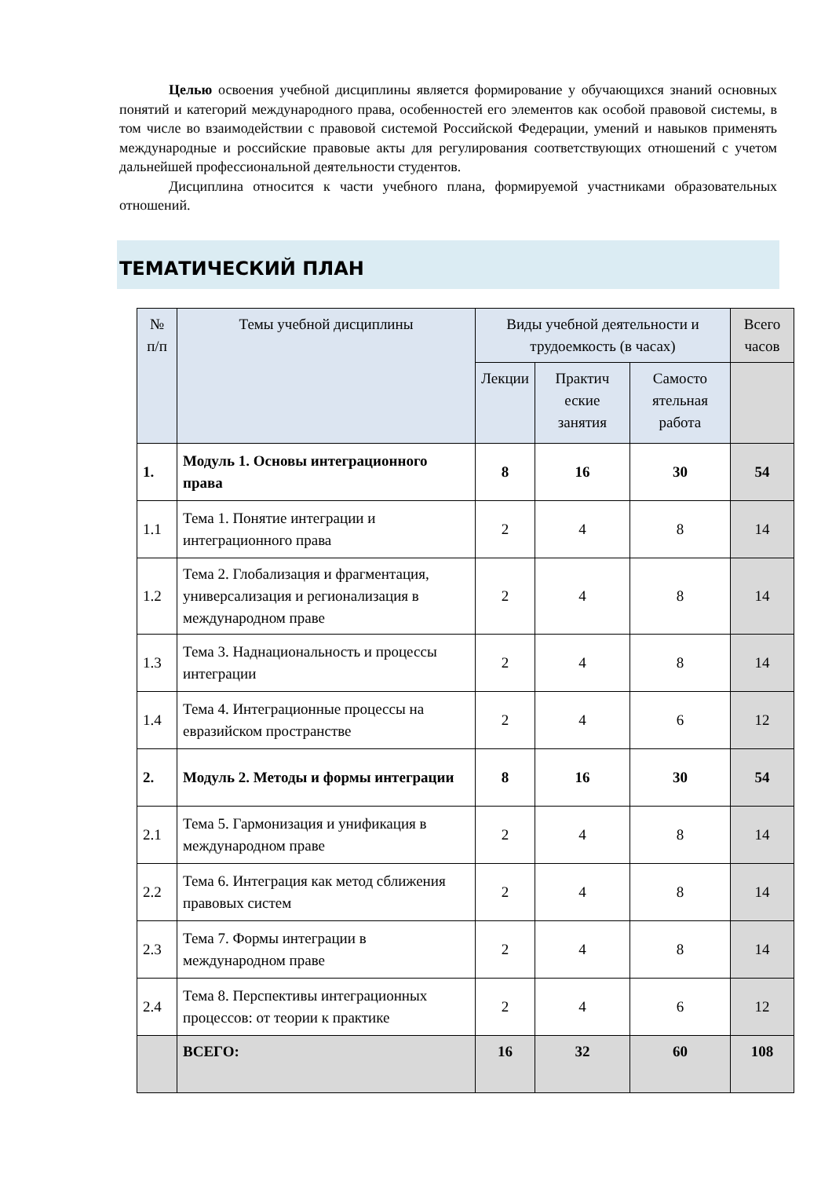Целью освоения учебной дисциплины является формирование у обучающихся знаний основных понятий и категорий международного права, особенностей его элементов как особой правовой системы, в том числе во взаимодействии с правовой системой Российской Федерации, умений и навыков применять международные и российские правовые акты для регулирования соответствующих отношений с учетом дальнейшей профессиональной деятельности студентов.
Дисциплина относится к части учебного плана, формируемой участниками образовательных отношений.
ТЕМАТИЧЕСКИЙ ПЛАН
| № п/п | Темы учебной дисциплины | Виды учебной деятельности и трудоемкость (в часах) | | | Всего часов |
| --- | --- | --- | --- | --- | --- |
| | | Лекции | Практич еские занятия | Самосто ятельная работа | |
| 1. | Модуль 1. Основы интеграционного права | 8 | 16 | 30 | 54 |
| 1.1 | Тема 1. Понятие интеграции и интеграционного права | 2 | 4 | 8 | 14 |
| 1.2 | Тема 2. Глобализация и фрагментация, универсализация и регионализация в международном праве | 2 | 4 | 8 | 14 |
| 1.3 | Тема 3. Наднациональность и процессы интеграции | 2 | 4 | 8 | 14 |
| 1.4 | Тема 4. Интеграционные процессы на евразийском пространстве | 2 | 4 | 6 | 12 |
| 2. | Модуль 2. Методы и формы интеграции | 8 | 16 | 30 | 54 |
| 2.1 | Тема 5. Гармонизация и унификация в международном праве | 2 | 4 | 8 | 14 |
| 2.2 | Тема 6. Интеграция как метод сближения правовых систем | 2 | 4 | 8 | 14 |
| 2.3 | Тема 7. Формы интеграции в международном праве | 2 | 4 | 8 | 14 |
| 2.4 | Тема 8. Перспективы интеграционных процессов: от теории к практике | 2 | 4 | 6 | 12 |
| | ВСЕГО: | 16 | 32 | 60 | 108 |